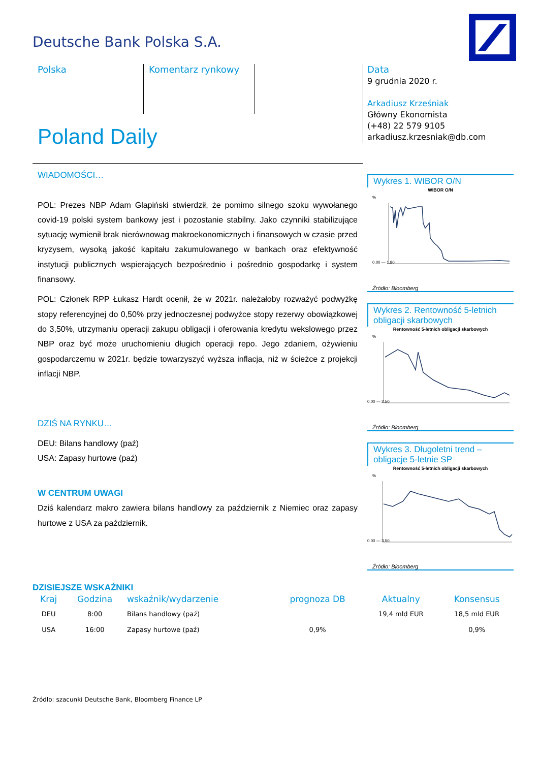Deutsche Bank Polska S.A.
Polska Komentarz rynkowy
Data
9 grudnia 2020 r.
Arkadiusz Krześniak
Główny Ekonomista
(+48) 22 579 9105
arkadiusz.krzesniak@db.com
Poland Daily
WIADOMOŚCI…
POL: Prezes NBP Adam Glapiński stwierdził, że pomimo silnego szoku wywołanego covid-19 polski system bankowy jest i pozostanie stabilny. Jako czynniki stabilizujące sytuację wymienił brak nierównowag makroekonomicznych i finansowych w czasie przed kryzysem, wysoką jakość kapitału zakumulowanego w bankach oraz efektywność instytucji publicznych wspierających bezpośrednio i pośrednio gospodarkę i system finansowy.
POL: Członek RPP Łukasz Hardt ocenił, że w 2021r. należałoby rozważyć podwyżkę stopy referencyjnej do 0,50% przy jednoczesnej podwyżce stopy rezerwy obowiązkowej do 3,50%, utrzymaniu operacji zakupu obligacji i oferowania kredytu wekslowego przez NBP oraz być może uruchomieniu długich operacji repo. Jego zdaniem, ożywieniu gospodarczemu w 2021r. będzie towarzyszyć wyższa inflacja, niż w ścieżce z projekcji inflacji NBP.
DZIŚ NA RYNKU…
DEU: Bilans handlowy (paź)
USA: Zapasy hurtowe (paź)
W CENTRUM UWAGI
Dziś kalendarz makro zawiera bilans handlowy za październik z Niemiec oraz zapasy hurtowe z USA za październik.
DZISIEJSZE WSKAŹNIKI
Wykres 1. WIBOR O/N
WIBOR O/N
%
0.00 — 1.80
Źródło: Bloomberg
Wykres 2. Rentowność 5-letnich obligacji skarbowych
Rentowność 5-letnich obligacji skarbowych
%
0.00 — 2.50
Źródło: Bloomberg
Wykres 3. Długoletni trend – obligacje 5-letnie SP
Rentowność 5-letnich obligacji skarbowych
%
0.00 — 3.50
Źródło: Bloomberg
| Kraj | Godzina | wskaźnik/wydarzenie | prognoza DB | Aktualny | Konsensus |
| --- | --- | --- | --- | --- | --- |
| DEU | 8:00 | Bilans handlowy (paź) | | 19,4 mld EUR | 18,5 mld EUR |
| USA | 16:00 | Zapasy hurtowe (paź) | 0,9% | | 0,9% |
Źródło: szacunki Deutsche Bank, Bloomberg Finance LP